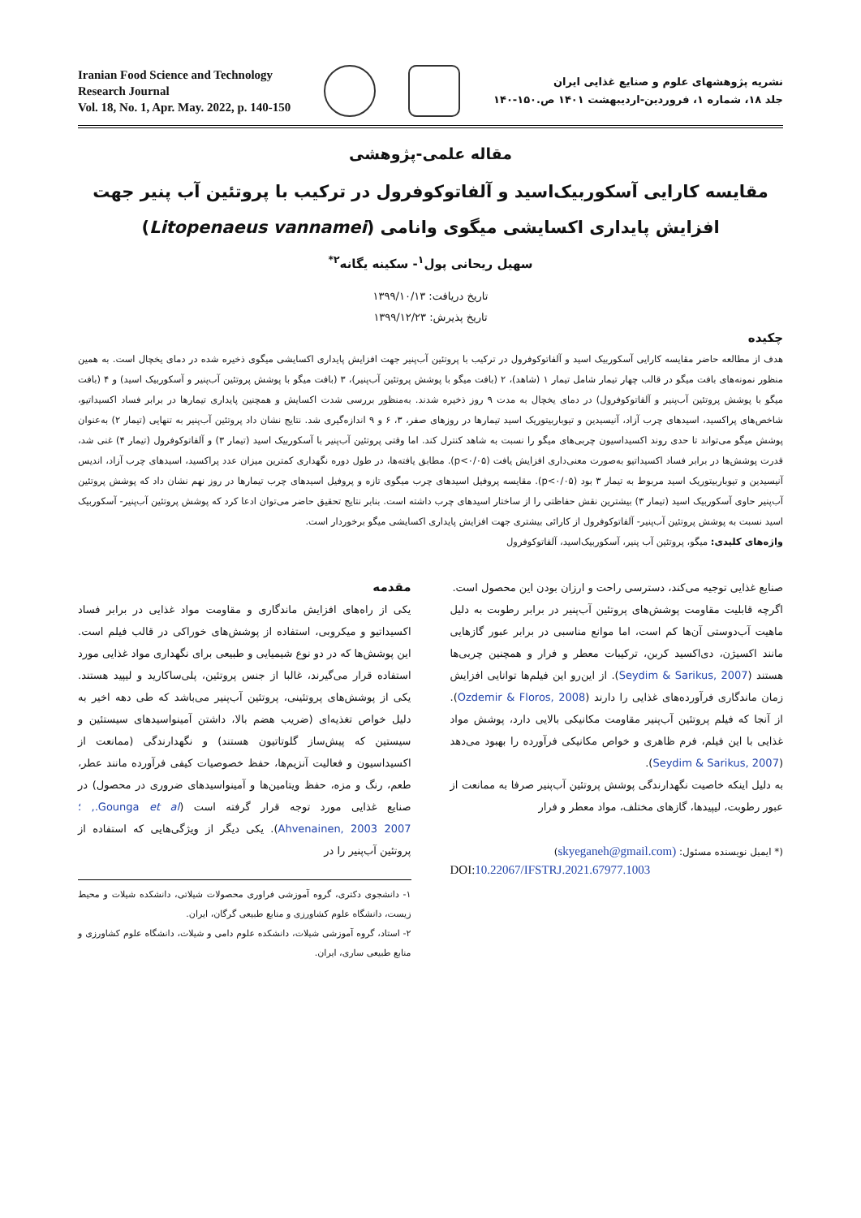Iranian Food Science and Technology
Research Journal
Vol. 18, No. 1, Apr. May. 2022, p. 140-150
نشریه پژوهشهای علوم و صنایع غذایی ایران
جلد ۱۸، شماره ۱، فروردین-اردیبهشت ۱۴۰۱ ص.۱۵۰-۱۴۰
مقاله علمی-پژوهشی
مقایسه کارایی آسکوربیک‌اسید و آلفاتوکوفرول در ترکیب با پروتئین آب پنیر جهت افزایش پایداری اکسایشی میگوی وانامی (Litopenaeus vannamei)
سهیل ریحانی پول<sup>۱</sup>- سکینه یگانه<sup>۲*</sup>
تاریخ دریافت: ۱۳۹۹/۱۰/۱۳
تاریخ پذیرش: ۱۳۹۹/۱۲/۲۳
چکیده
هدف از مطالعه حاضر مقایسه کارایی آسکوربیک اسید و آلفاتوکوفرول در ترکیب با پروتئین آب‌پنیر جهت افزایش پایداری اکسایشی میگوی ذخیره شده در دمای یخچال است. به همین منظور نمونه‌های بافت میگو در قالب چهار تیمار شامل تیمار ۱ (شاهد)، ۲ (بافت میگو با پوشش پروتئین آب‌پنیر)، ۳ (بافت میگو با پوشش پروتئین آب‌پنیر و آسکوربیک اسید) و ۴ (بافت میگو با پوشش پروتئین آب‌پنیر و آلفاتوکوفرول) در دمای یخچال به مدت ۹ روز ذخیره شدند. به‌منظور بررسی شدت اکسایش و همچنین پایداری تیمارها در برابر فساد اکسیداتیو، شاخص‌های پراکسید، اسیدهای چرب آزاد، آنیسیدین و تیوباربیتوریک اسید تیمارها در روزهای صفر، ۳، ۶ و ۹ اندازه‌گیری شد. نتایج نشان داد پروتئین آب‌پنیر به تنهایی (تیمار ۲) به‌عنوان پوشش میگو می‌تواند تا حدی روند اکسیداسیون چربی‌های میگو را نسبت به شاهد کنترل کند. اما وقتی پروتئین آب‌پنیر با آسکوربیک اسید (تیمار ۳) و آلفاتوکوفرول (تیمار ۴) غنی شد، قدرت پوشش‌ها در برابر فساد اکسیداتیو به‌صورت معنی‌داری افزایش یافت (p<۰/۰۵). مطابق یافته‌ها، در طول دوره نگهداری کمترین میزان عدد پراکسید، اسیدهای چرب آزاد، اندیس آنیسیدین و تیوباربیتوریک اسید مربوط به تیمار ۳ بود (p<۰/۰۵). مقایسه پروفیل اسیدهای چرب میگوی تازه و پروفیل اسیدهای چرب تیمارها در روز نهم نشان داد که پوشش پروتئین آب‌پنیر حاوی آسکوربیک اسید (تیمار ۳) بیشترین نقش حفاظتی را از ساختار اسیدهای چرب داشته است. بنابر نتایج تحقیق حاضر می‌توان ادعا کرد که پوشش پروتئین آب‌پنیر- آسکوربیک اسید نسبت به پوشش پروتئین آب‌پنیر- آلفاتوکوفرول از کارائی بیشتری جهت افزایش پایداری اکسایشی میگو برخوردار است.
واژه‌های کلیدی: میگو، پروتئین آب پنیر، آسکوربیک‌اسید، آلفاتوکوفرول
مقدمه
یکی از راه‌های افزایش ماندگاری و مقاومت مواد غذایی در برابر فساد اکسیداتیو و میکروبی، استفاده از پوشش‌های خوراکی در قالب فیلم است. این پوشش‌ها که در دو نوع شیمیایی و طبیعی برای نگهداری مواد غذایی مورد استفاده قرار می‌گیرند، غالبا از جنس پروتئین، پلی‌ساکارید و لیپید هستند. یکی از پوشش‌های پروتئینی، پروتئین آب‌پنیر می‌باشد که طی دهه اخیر به دلیل خواص تغذیه‌ای (ضریب هضم بالا، داشتن آمینواسیدهای سیستئین و سیستین که پیش‌ساز گلوتاتیون هستند) و نگهدارندگی (ممانعت از اکسیداسیون و فعالیت آنزیم‌ها، حفظ خصوصیات کیفی فرآورده مانند عطر، طعم، رنگ و مزه، حفظ ویتامین‌ها و آمینواسیدهای ضروری در محصول) در صنایع غذایی مورد توجه قرار گرفته است (Gounga et al., ؛ Ahvenainen, 2003 2007). یکی دیگر از ویژگی‌هایی که استفاده از پروتئین آب‌پنیر را در
۱- دانشجوی دکتری، گروه آموزشی فراوری محصولات شیلاتی، دانشکده شیلات و محیط زیست، دانشگاه علوم کشاورزی و منابع طبیعی گرگان، ایران.
۲- استاد، گروه آموزشی شیلات، دانشکده علوم دامی و شیلات، دانشگاه علوم کشاورزی و منابع طبیعی ساری، ایران.
صنایع غذایی توجیه می‌کند، دسترسی راحت و ارزان بودن این محصول است.
اگرچه قابلیت مقاومت پوشش‌های پروتئین آب‌پنیر در برابر رطوبت به دلیل ماهیت آب‌دوستی آن‌ها کم است، اما موانع مناسبی در برابر عبور گازهایی مانند اکسیژن، دی‌اکسید کربن، ترکیبات معطر و فرار و همچنین چربی‌ها هستند (Seydim & Sarikus, 2007). از این‌رو این فیلم‌ها توانایی افزایش زمان ماندگاری فرآورده‌های غذایی را دارند (Ozdemir & Floros, 2008). از آنجا که فیلم پروتئین آب‌پنیر مقاومت مکانیکی بالایی دارد، پوشش مواد غذایی با این فیلم، فرم ظاهری و خواص مکانیکی فرآورده را بهبود می‌دهد (Seydim & Sarikus, 2007).
به دلیل اینکه خاصیت نگهدارندگی پوشش پروتئین آب‌پنیر صرفا به ممانعت از عبور رطوبت، لیپیدها، گازهای مختلف، مواد معطر و فرار
(* ایمیل نویسنده مسئول: (skyeganeh@gmail.com)
DOI:10.22067/IFSTRJ.2021.67977.1003